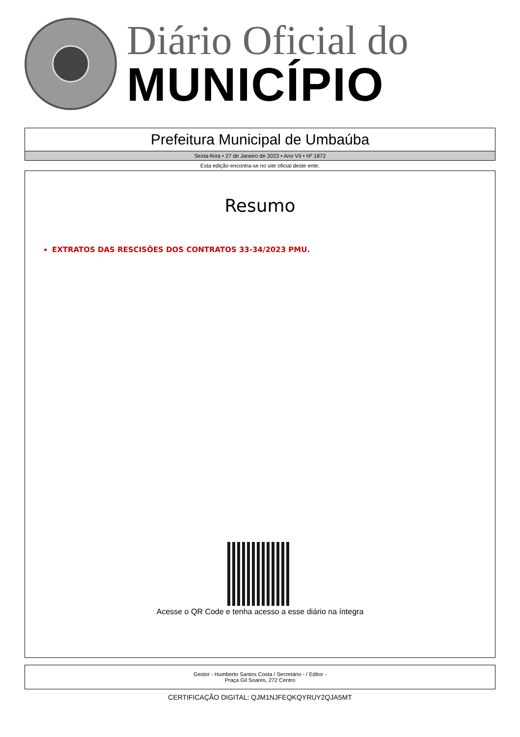Diário Oficial do
MUNICÍPIO
Prefeitura Municipal de Umbaúba
Sexta-feira • 27 de Janeiro de 2023 • Ano VII • Nº 1872
Esta edição encontra-se no site oficial deste ente.
Resumo
EXTRATOS DAS RESCISÕES DOS CONTRATOS 33-34/2023 PMU.
Acesse o QR Code e tenha acesso a esse diário na íntegra
Gestor - Humberto Santos Costa / Secretário - / Editor -
Praça Gil Soares, 272 Centro
CERTIFICAÇÃO DIGITAL: QJM1NJFEQKQYRUY2QJA5MT